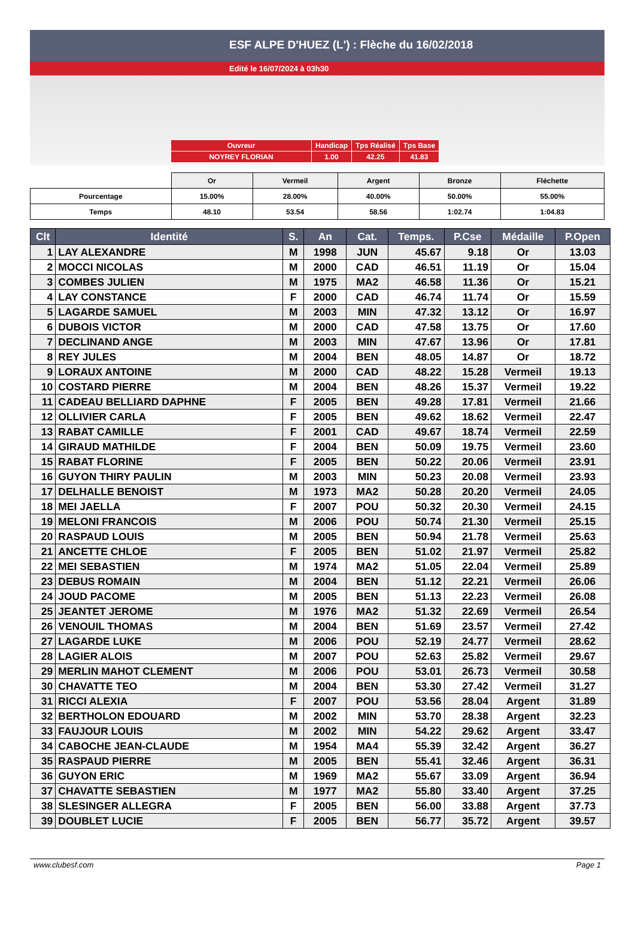ESF ALPE D'HUEZ (L') : Flèche du 16/02/2018
Edité le 16/07/2024 à 03h30
| Ouvreur | Handicap | Tps Réalisé | Tps Base |
| NOYREY FLORIAN | 1.00 | 42.25 | 41.83 |
| | Or | Vermeil | Argent | Bronze | Fléchette |
| Pourcentage | 15.00% | 28.00% | 40.00% | 50.00% | 55.00% |
| Temps | 48.10 | 53.54 | 58.56 | 1:02.74 | 1:04.83 |
| Clt | Identité | S. | An | Cat. | Temps. | P.Cse | Médaille | P.Open |
| --- | --- | --- | --- | --- | --- | --- | --- | --- |
| 1 | LAY ALEXANDRE | M | 1998 | JUN | 45.67 | 9.18 | Or | 13.03 |
| 2 | MOCCI NICOLAS | M | 2000 | CAD | 46.51 | 11.19 | Or | 15.04 |
| 3 | COMBES JULIEN | M | 1975 | MA2 | 46.58 | 11.36 | Or | 15.21 |
| 4 | LAY CONSTANCE | F | 2000 | CAD | 46.74 | 11.74 | Or | 15.59 |
| 5 | LAGARDE SAMUEL | M | 2003 | MIN | 47.32 | 13.12 | Or | 16.97 |
| 6 | DUBOIS VICTOR | M | 2000 | CAD | 47.58 | 13.75 | Or | 17.60 |
| 7 | DECLINAND ANGE | M | 2003 | MIN | 47.67 | 13.96 | Or | 17.81 |
| 8 | REY JULES | M | 2004 | BEN | 48.05 | 14.87 | Or | 18.72 |
| 9 | LORAUX ANTOINE | M | 2000 | CAD | 48.22 | 15.28 | Vermeil | 19.13 |
| 10 | COSTARD PIERRE | M | 2004 | BEN | 48.26 | 15.37 | Vermeil | 19.22 |
| 11 | CADEAU BELLIARD DAPHNE | F | 2005 | BEN | 49.28 | 17.81 | Vermeil | 21.66 |
| 12 | OLLIVIER CARLA | F | 2005 | BEN | 49.62 | 18.62 | Vermeil | 22.47 |
| 13 | RABAT CAMILLE | F | 2001 | CAD | 49.67 | 18.74 | Vermeil | 22.59 |
| 14 | GIRAUD MATHILDE | F | 2004 | BEN | 50.09 | 19.75 | Vermeil | 23.60 |
| 15 | RABAT FLORINE | F | 2005 | BEN | 50.22 | 20.06 | Vermeil | 23.91 |
| 16 | GUYON THIRY PAULIN | M | 2003 | MIN | 50.23 | 20.08 | Vermeil | 23.93 |
| 17 | DELHALLE BENOIST | M | 1973 | MA2 | 50.28 | 20.20 | Vermeil | 24.05 |
| 18 | MEI JAELLA | F | 2007 | POU | 50.32 | 20.30 | Vermeil | 24.15 |
| 19 | MELONI FRANCOIS | M | 2006 | POU | 50.74 | 21.30 | Vermeil | 25.15 |
| 20 | RASPAUD LOUIS | M | 2005 | BEN | 50.94 | 21.78 | Vermeil | 25.63 |
| 21 | ANCETTE CHLOE | F | 2005 | BEN | 51.02 | 21.97 | Vermeil | 25.82 |
| 22 | MEI SEBASTIEN | M | 1974 | MA2 | 51.05 | 22.04 | Vermeil | 25.89 |
| 23 | DEBUS ROMAIN | M | 2004 | BEN | 51.12 | 22.21 | Vermeil | 26.06 |
| 24 | JOUD PACOME | M | 2005 | BEN | 51.13 | 22.23 | Vermeil | 26.08 |
| 25 | JEANTET JEROME | M | 1976 | MA2 | 51.32 | 22.69 | Vermeil | 26.54 |
| 26 | VENOUIL THOMAS | M | 2004 | BEN | 51.69 | 23.57 | Vermeil | 27.42 |
| 27 | LAGARDE LUKE | M | 2006 | POU | 52.19 | 24.77 | Vermeil | 28.62 |
| 28 | LAGIER ALOIS | M | 2007 | POU | 52.63 | 25.82 | Vermeil | 29.67 |
| 29 | MERLIN MAHOT CLEMENT | M | 2006 | POU | 53.01 | 26.73 | Vermeil | 30.58 |
| 30 | CHAVATTE TEO | M | 2004 | BEN | 53.30 | 27.42 | Vermeil | 31.27 |
| 31 | RICCI ALEXIA | F | 2007 | POU | 53.56 | 28.04 | Argent | 31.89 |
| 32 | BERTHOLON EDOUARD | M | 2002 | MIN | 53.70 | 28.38 | Argent | 32.23 |
| 33 | FAUJOUR LOUIS | M | 2002 | MIN | 54.22 | 29.62 | Argent | 33.47 |
| 34 | CABOCHE JEAN-CLAUDE | M | 1954 | MA4 | 55.39 | 32.42 | Argent | 36.27 |
| 35 | RASPAUD PIERRE | M | 2005 | BEN | 55.41 | 32.46 | Argent | 36.31 |
| 36 | GUYON ERIC | M | 1969 | MA2 | 55.67 | 33.09 | Argent | 36.94 |
| 37 | CHAVATTE SEBASTIEN | M | 1977 | MA2 | 55.80 | 33.40 | Argent | 37.25 |
| 38 | SLESINGER ALLEGRA | F | 2005 | BEN | 56.00 | 33.88 | Argent | 37.73 |
| 39 | DOUBLET LUCIE | F | 2005 | BEN | 56.77 | 35.72 | Argent | 39.57 |
www.clubesf.com Page 1